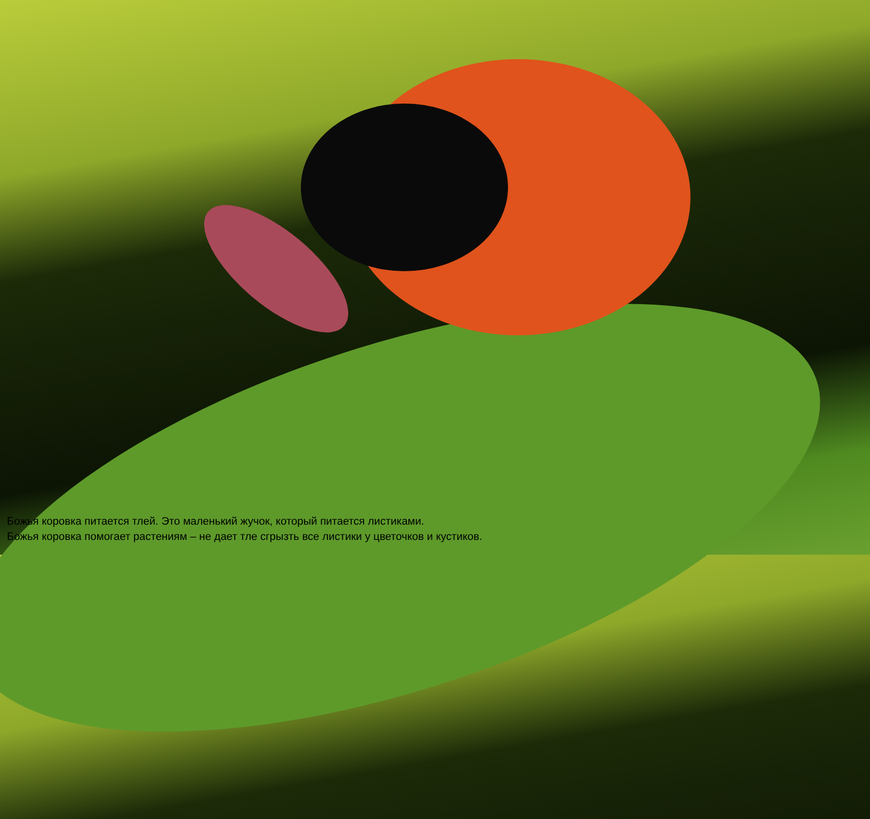Божья коровка питается тлей. Это маленький жучок, который питается листиками.
Божья коровка помогает растениям – не дает тле сгрызть все листики у цветочков и кустиков.